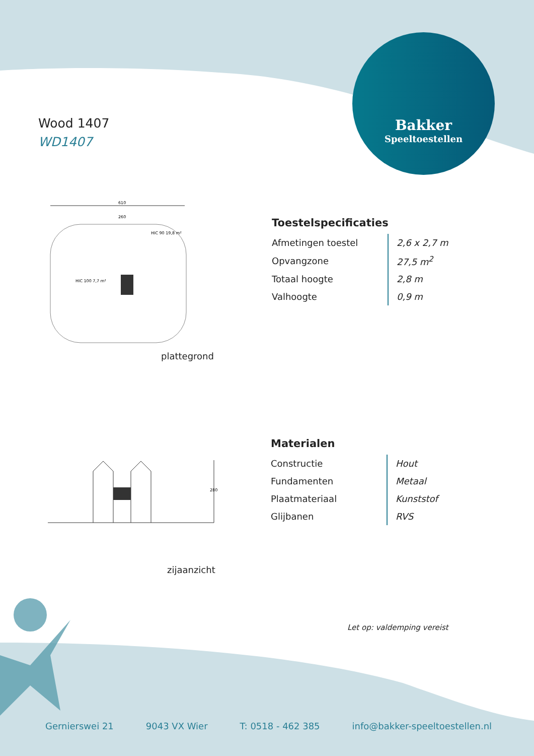Wood 1407
WD1407
Bakker
Speeltoestellen
610
260
HIC 100 7,7 m²
HIC 90 19,8 m²
plattegrond
280
zijaanzicht
Toestelspecificaties
| Afmetingen toestel | 2,6 x 2,7 m |
| Opvangzone | 27,5 m<sup>2</sup> |
| Totaal hoogte | 2,8 m |
| Valhoogte | 0,9 m |
Materialen
| Constructie | Hout |
| Fundamenten | Metaal |
| Plaatmateriaal | Kunststof |
| Glijbanen | RVS |
Let op: valdemping vereist
Gernierswei 21 9043 VX Wier T: 0518 - 462 385 info@bakker-speeltoestellen.nl